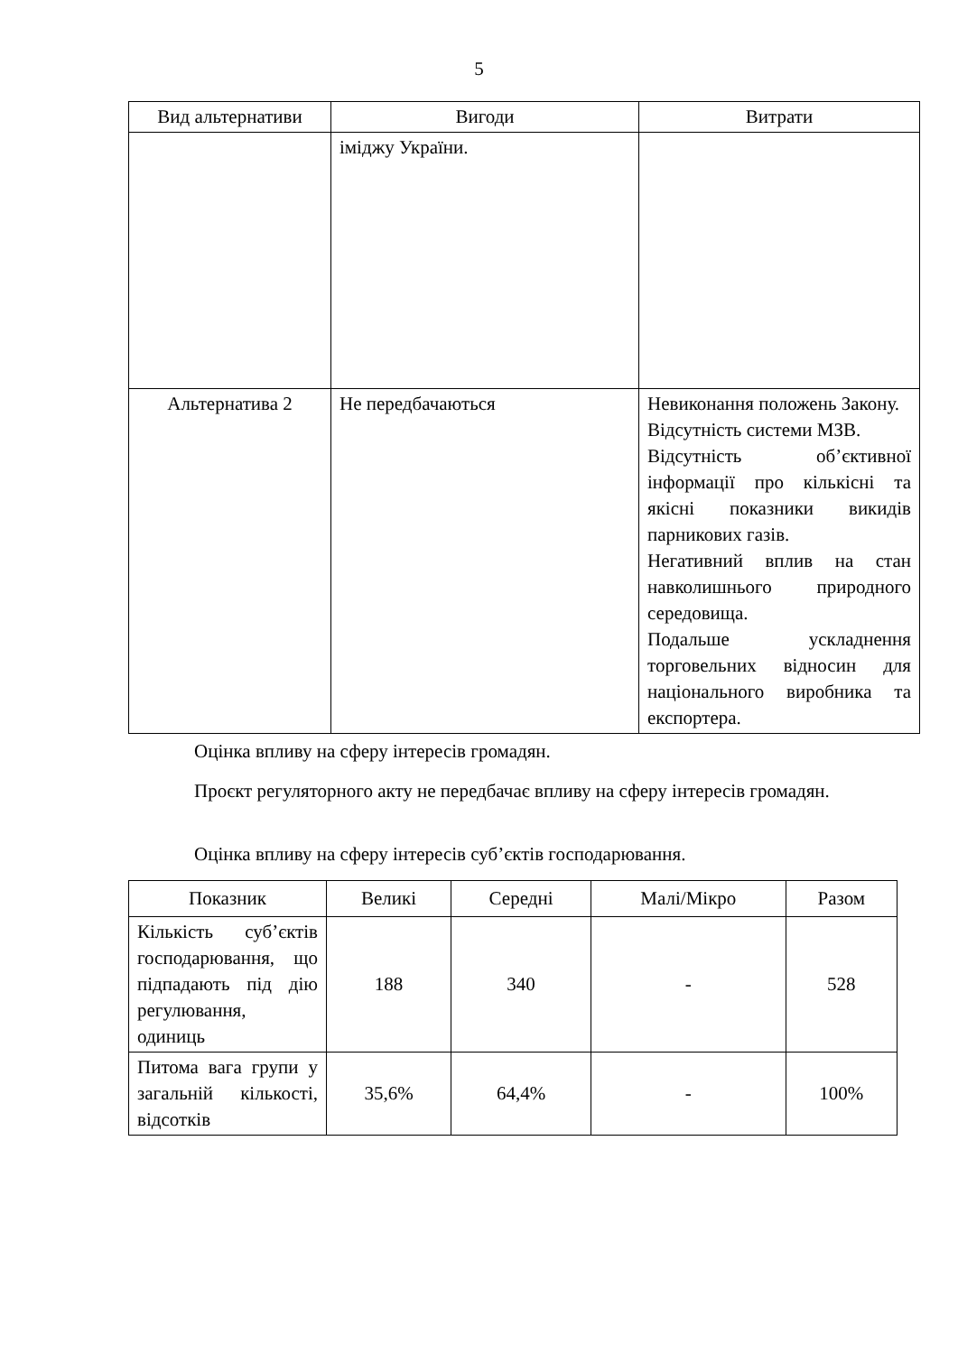5
| Вид альтернативи | Вигоди | Витрати |
| --- | --- | --- |
| | іміджу України. | |
| Альтернатива 2 | Не передбачаються | Невиконання положень Закону. Відсутність системи МЗВ. Відсутність об’єктивної інформації про кількісні та якісні показники викидів парникових газів. Негативний вплив на стан навколишнього природного середовища. Подальше ускладнення торговельних відносин для національного виробника та експортера. |
Оцінка впливу на сферу інтересів громадян.
Проєкт регуляторного акту не передбачає впливу на сферу інтересів громадян.
Оцінка впливу на сферу інтересів суб’єктів господарювання.
| Показник | Великі | Середні | Малі/Мікро | Разом |
| --- | --- | --- | --- | --- |
| Кількість суб’єктів господарювання, що підпадають під дію регулювання, одиниць | 188 | 340 | - | 528 |
| Питома вага групи у загальній кількості, відсотків | 35,6% | 64,4% | - | 100% |